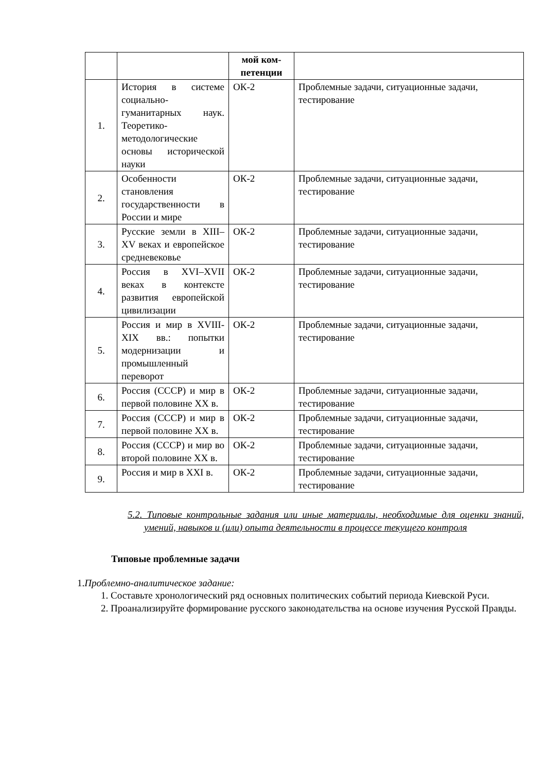| | | мой ком- петенции | |
| --- | --- | --- | --- |
| 1. | История в системе социально-гуманитарных наук. Теоретико-методологические основы исторической науки | ОК-2 | Проблемные задачи, ситуационные задачи, тестирование |
| 2. | Особенности становления государственности в России и мире | ОК-2 | Проблемные задачи, ситуационные задачи, тестирование |
| 3. | Русские земли в XIII–XV веках и европейское средневековье | ОК-2 | Проблемные задачи, ситуационные задачи, тестирование |
| 4. | Россия в XVI–XVII веках в контексте развития европейской цивилизации | ОК-2 | Проблемные задачи, ситуационные задачи, тестирование |
| 5. | Россия и мир в XVIII-XIX вв.: попытки модернизации и промышленный переворот | ОК-2 | Проблемные задачи, ситуационные задачи, тестирование |
| 6. | Россия (СССР) и мир в первой половине XX в. | ОК-2 | Проблемные задачи, ситуационные задачи, тестирование |
| 7. | Россия (СССР) и мир в первой половине XX в. | ОК-2 | Проблемные задачи, ситуационные задачи, тестирование |
| 8. | Россия (СССР) и мир во второй половине XX в. | ОК-2 | Проблемные задачи, ситуационные задачи, тестирование |
| 9. | Россия и мир в XXI в. | ОК-2 | Проблемные задачи, ситуационные задачи, тестирование |
5.2. Типовые контрольные задания или иные материалы, необходимые для оценки знаний, умений, навыков и (или) опыта деятельности в процессе текущего контроля
Типовые проблемные задачи
1. Проблемно-аналитическое задание:
1. Составьте хронологический ряд основных политических событий периода Киевской Руси.
2. Проанализируйте формирование русского законодательства на основе изучения Русской Правды.